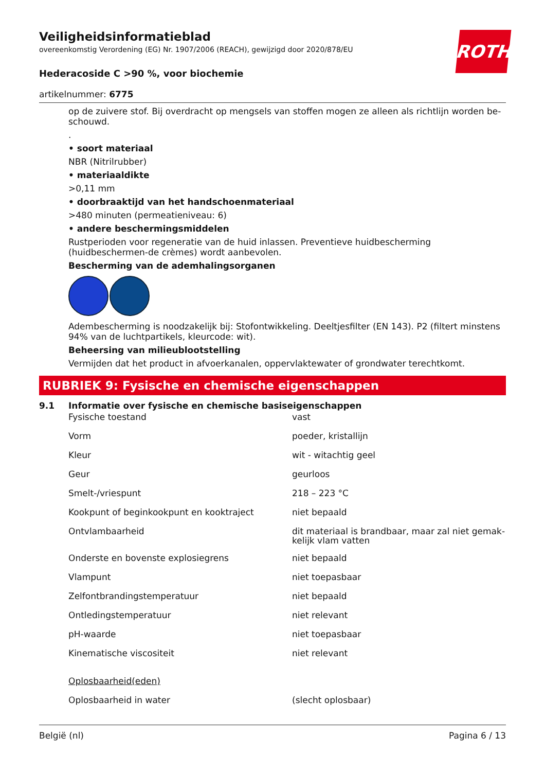ROTH
Veiligheidsinformatieblad
overeenkomstig Verordening (EG) Nr. 1907/2006 (REACH), gewijzigd door 2020/878/EU
Hederacoside C >90 %, voor biochemie
artikelnummer: 6775
op de zuivere stof. Bij overdracht op mengsels van stoffen mogen ze alleen als richtlijn worden be-schouwd.
.
• soort materiaal
NBR (Nitrilrubber)
• materiaaldikte
>0,11 mm
• doorbraaktijd van het handschoenmateriaal
>480 minuten (permeatieniveau: 6)
• andere beschermingsmiddelen
Rustperioden voor regeneratie van de huid inlassen. Preventieve huidbescherming (huidbeschermen-de crèmes) wordt aanbevolen.
Bescherming van de ademhalingsorganen
Adembescherming is noodzakelijk bij: Stofontwikkeling. Deeltjesfilter (EN 143). P2 (filtert minstens 94% van de luchtpartikels, kleurcode: wit).
Beheersing van milieublootstelling
Vermijden dat het product in afvoerkanalen, oppervlaktewater of grondwater terechtkomt.
RUBRIEK 9: Fysische en chemische eigenschappen
9.1 Informatie over fysische en chemische basiseigenschappen
| Fysische toestand | vast |
| Vorm | poeder, kristallijn |
| Kleur | wit - witachtig geel |
| Geur | geurloos |
| Smelt-/vriespunt | 218 – 223 °C |
| Kookpunt of beginkookpunt en kooktraject | niet bepaald |
| Ontvlambaarheid | dit materiaal is brandbaar, maar zal niet gemak-kelijk vlam vatten |
| Onderste en bovenste explosiegrens | niet bepaald |
| Vlampunt | niet toepasbaar |
| Zelfontbrandingstemperatuur | niet bepaald |
| Ontledingstemperatuur | niet relevant |
| pH-waarde | niet toepasbaar |
| Kinematische viscositeit | niet relevant |
| Oplosbaarheid(eden) | |
| Oplosbaarheid in water | (slecht oplosbaar) |
België (nl) Pagina 6 / 13